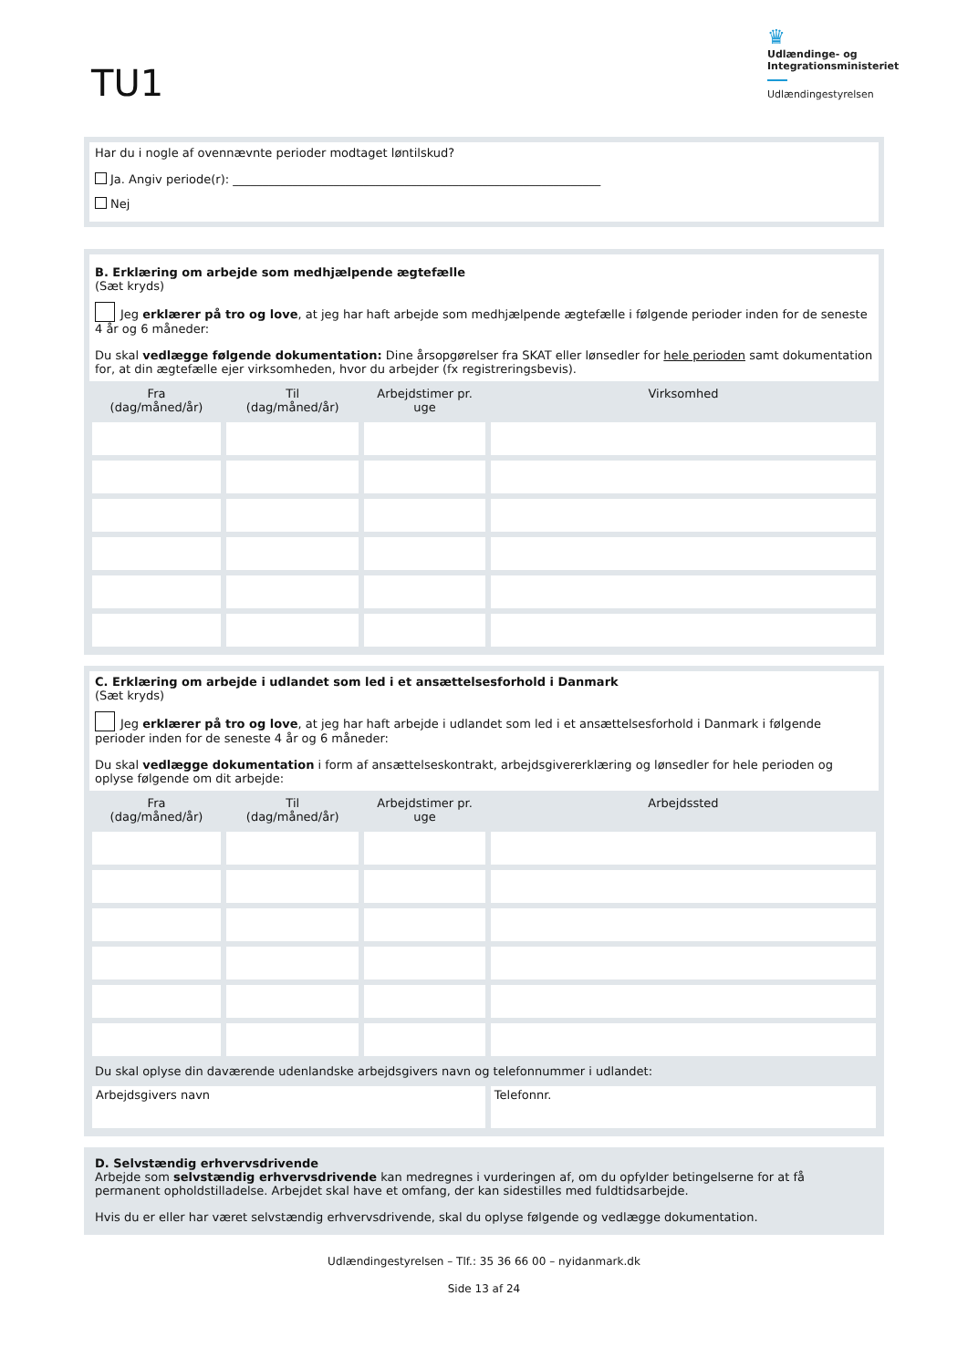TU1
♛
Udlændinge- og Integrationsministeriet
Udlændingestyrelsen
Har du i nogle af ovennævnte perioder modtaget løntilskud?
Ja. Angiv periode(r): ______________________________________________________________
Nej
B. Erklæring om arbejde som medhjælpende ægtefælle
(Sæt kryds)
Jeg erklærer på tro og love, at jeg har haft arbejde som medhjælpende ægtefælle i følgende perioder inden for de seneste 4 år og 6 måneder:
Du skal vedlægge følgende dokumentation: Dine årsopgørelser fra SKAT eller lønsedler for hele perioden samt dokumentation for, at din ægtefælle ejer virksomheden, hvor du arbejder (fx registreringsbevis).
| Fra (dag/måned/år) | Til (dag/måned/år) | Arbejdstimer pr. uge | Virksomhed |
| --- | --- | --- | --- |
C. Erklæring om arbejde i udlandet som led i et ansættelsesforhold i Danmark
(Sæt kryds)
Jeg erklærer på tro og love, at jeg har haft arbejde i udlandet som led i et ansættelsesforhold i Danmark i følgende perioder inden for de seneste 4 år og 6 måneder:
Du skal vedlægge dokumentation i form af ansættelseskontrakt, arbejdsgivererklæring og lønsedler for hele perioden og oplyse følgende om dit arbejde:
| Fra (dag/måned/år) | Til (dag/måned/år) | Arbejdstimer pr. uge | Arbejdssted |
| --- | --- | --- | --- |
| Du skal oplyse din daværende udenlandske arbejdsgivers navn og telefonnummer i udlandet: | | | |
| Arbejdsgivers navn | | | Telefonnr. |
D. Selvstændig erhvervsdrivende
Arbejde som selvstændig erhvervsdrivende kan medregnes i vurderingen af, om du opfylder betingelserne for at få permanent opholdstilladelse. Arbejdet skal have et omfang, der kan sidestilles med fuldtidsarbejde.
Hvis du er eller har været selvstændig erhvervsdrivende, skal du oplyse følgende og vedlægge dokumentation.
Udlændingestyrelsen – Tlf.: 35 36 66 00 – nyidanmark.dk
Side 13 af 24